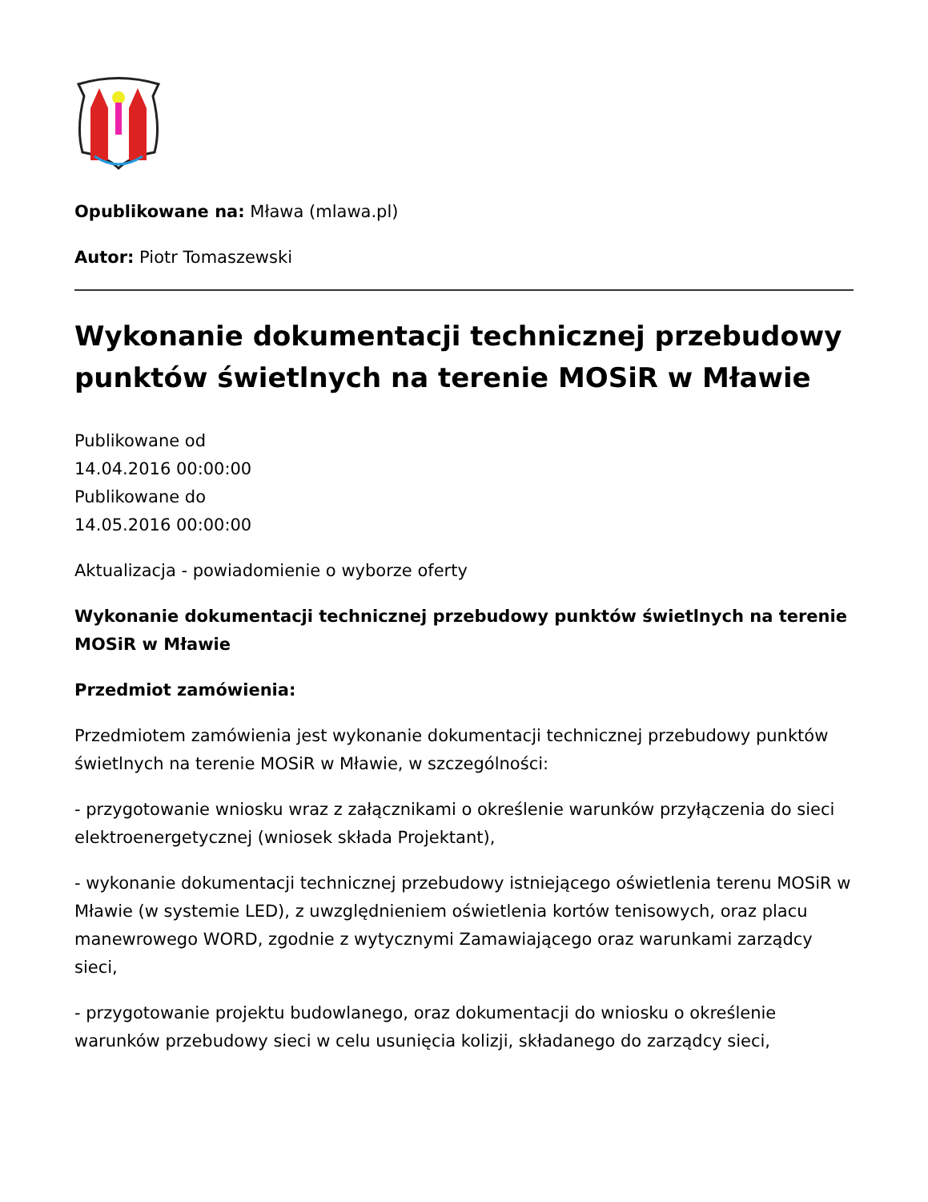Opublikowane na: Mława (mlawa.pl)
Autor: Piotr Tomaszewski
Wykonanie dokumentacji technicznej przebudowy punktów świetlnych na terenie MOSiR w Mławie
Publikowane od
14.04.2016 00:00:00
Publikowane do
14.05.2016 00:00:00
Aktualizacja - powiadomienie o wyborze oferty
Wykonanie dokumentacji technicznej przebudowy punktów świetlnych na terenie MOSiR w Mławie
Przedmiot zamówienia:
Przedmiotem zamówienia jest wykonanie dokumentacji technicznej przebudowy punktów świetlnych na terenie MOSiR w Mławie, w szczególności:
- przygotowanie wniosku wraz z załącznikami o określenie warunków przyłączenia do sieci elektroenergetycznej (wniosek składa Projektant),
- wykonanie dokumentacji technicznej przebudowy istniejącego oświetlenia terenu MOSiR w Mławie (w systemie LED), z uwzględnieniem oświetlenia kortów tenisowych, oraz placu manewrowego WORD, zgodnie z wytycznymi Zamawiającego oraz warunkami zarządcy sieci,
- przygotowanie projektu budowlanego, oraz dokumentacji do wniosku o określenie warunków przebudowy sieci w celu usunięcia kolizji, składanego do zarządcy sieci,